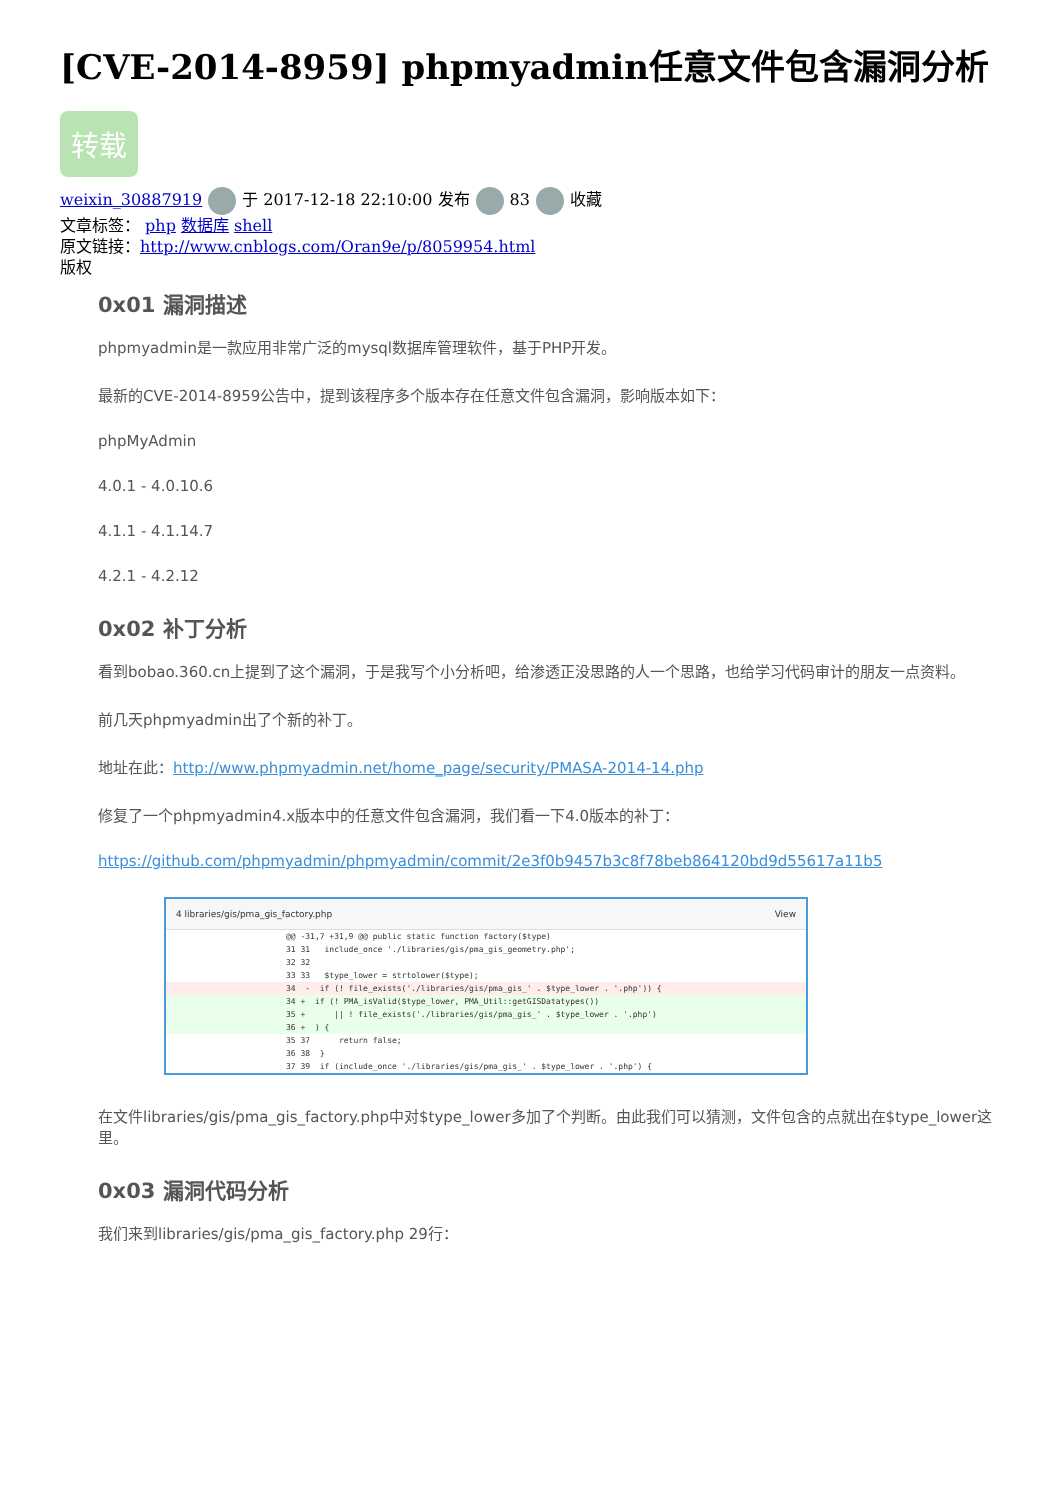[CVE-2014-8959] phpmyadmin任意文件包含漏洞分析
转载
weixin_30887919 于 2017-12-18 22:10:00 发布 83 收藏
文章标签： php 数据库 shell
原文链接：http://www.cnblogs.com/Oran9e/p/8059954.html
版权
0x01 漏洞描述
phpmyadmin是一款应用非常广泛的mysql数据库管理软件，基于PHP开发。
最新的CVE-2014-8959公告中，提到该程序多个版本存在任意文件包含漏洞，影响版本如下：
phpMyAdmin
4.0.1 - 4.0.10.6
4.1.1 - 4.1.14.7
4.2.1 - 4.2.12
0x02 补丁分析
看到bobao.360.cn上提到了这个漏洞，于是我写个小分析吧，给渗透正没思路的人一个思路，也给学习代码审计的朋友一点资料。
前几天phpmyadmin出了个新的补丁。
地址在此：http://www.phpmyadmin.net/home_page/security/PMASA-2014-14.php
修复了一个phpmyadmin4.x版本中的任意文件包含漏洞，我们看一下4.0版本的补丁：
https://github.com/phpmyadmin/phpmyadmin/commit/2e3f0b9457b3c8f78beb864120bd9d55617a11b5
4 libraries/gis/pma_gis_factory.php View
@@ -31,7 +31,9 @@ public static function factory($type)
31 31 include_once './libraries/gis/pma_gis_geometry.php';
32 32
33 33 $type_lower = strtolower($type);
34 - if (! file_exists('./libraries/gis/pma_gis_' . $type_lower . '.php')) {
34 + if (! PMA_isValid($type_lower, PMA_Util::getGISDatatypes())
35 + || ! file_exists('./libraries/gis/pma_gis_' . $type_lower . '.php')
36 + ) {
35 37 return false;
36 38 }
37 39 if (include_once './libraries/gis/pma_gis_' . $type_lower . '.php') {
在文件libraries/gis/pma_gis_factory.php中对$type_lower多加了个判断。由此我们可以猜测，文件包含的点就出在$type_lower这里。
0x03 漏洞代码分析
我们来到libraries/gis/pma_gis_factory.php 29行：